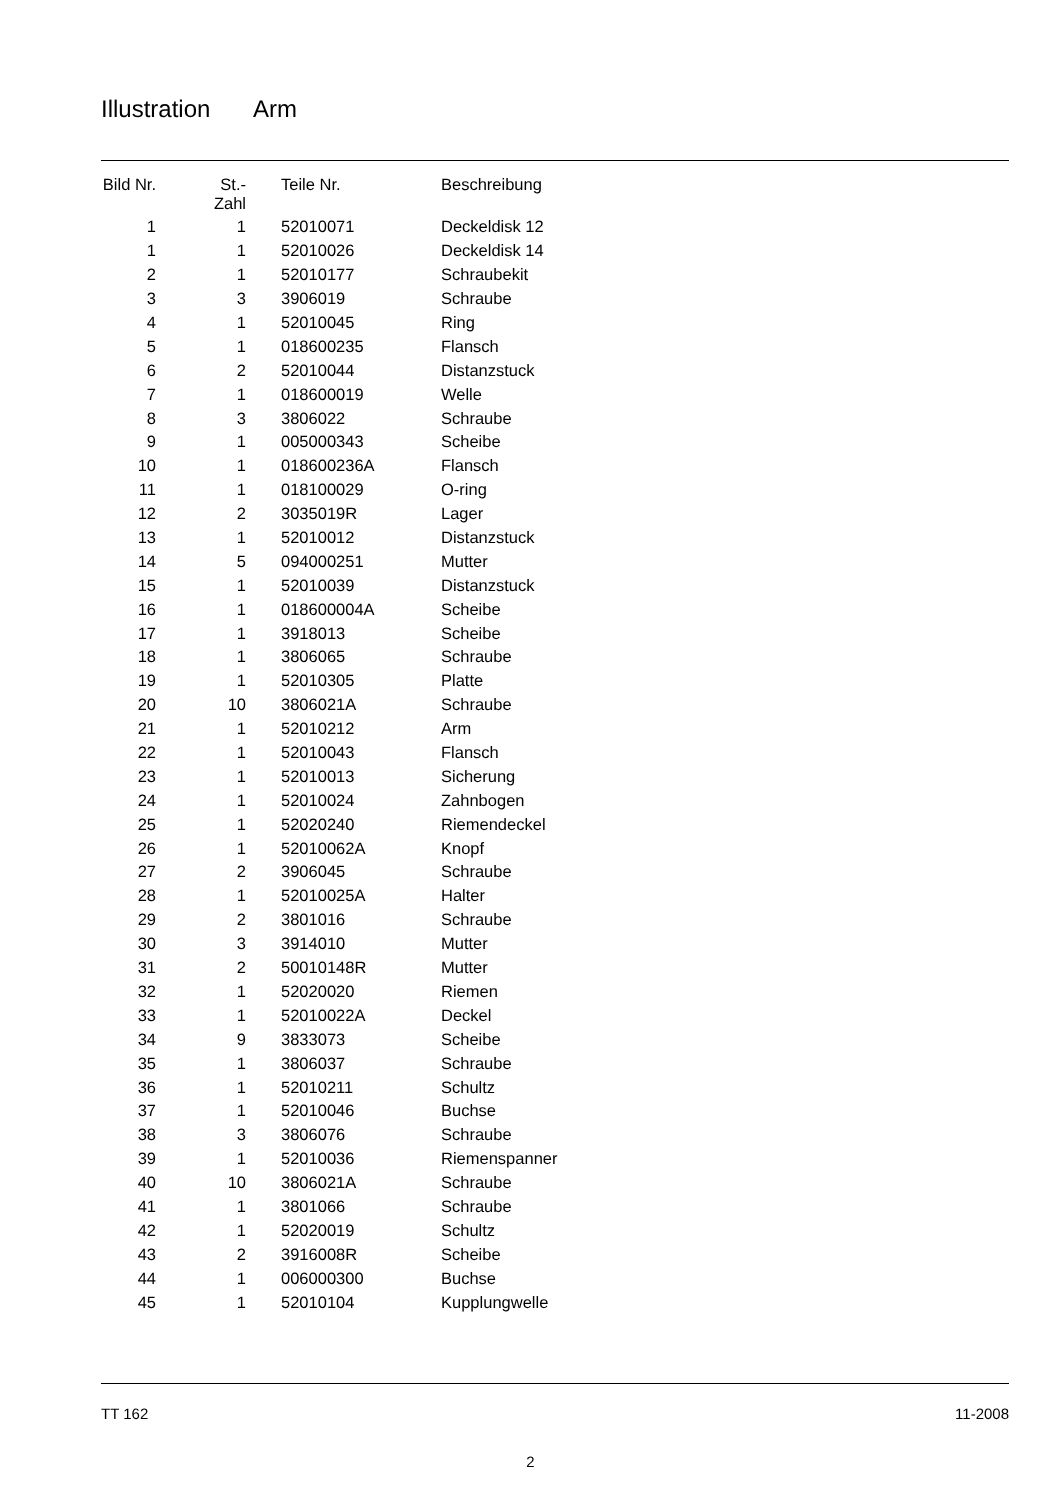Illustration Arm
| Bild Nr. | St.- Zahl | Teile Nr. | Beschreibung |
| --- | --- | --- | --- |
| 1 | 1 | 52010071 | Deckeldisk 12 |
| 1 | 1 | 52010026 | Deckeldisk 14 |
| 2 | 1 | 52010177 | Schraubekit |
| 3 | 3 | 3906019 | Schraube |
| 4 | 1 | 52010045 | Ring |
| 5 | 1 | 018600235 | Flansch |
| 6 | 2 | 52010044 | Distanzstuck |
| 7 | 1 | 018600019 | Welle |
| 8 | 3 | 3806022 | Schraube |
| 9 | 1 | 005000343 | Scheibe |
| 10 | 1 | 018600236A | Flansch |
| 11 | 1 | 018100029 | O-ring |
| 12 | 2 | 3035019R | Lager |
| 13 | 1 | 52010012 | Distanzstuck |
| 14 | 5 | 094000251 | Mutter |
| 15 | 1 | 52010039 | Distanzstuck |
| 16 | 1 | 018600004A | Scheibe |
| 17 | 1 | 3918013 | Scheibe |
| 18 | 1 | 3806065 | Schraube |
| 19 | 1 | 52010305 | Platte |
| 20 | 10 | 3806021A | Schraube |
| 21 | 1 | 52010212 | Arm |
| 22 | 1 | 52010043 | Flansch |
| 23 | 1 | 52010013 | Sicherung |
| 24 | 1 | 52010024 | Zahnbogen |
| 25 | 1 | 52020240 | Riemendeckel |
| 26 | 1 | 52010062A | Knopf |
| 27 | 2 | 3906045 | Schraube |
| 28 | 1 | 52010025A | Halter |
| 29 | 2 | 3801016 | Schraube |
| 30 | 3 | 3914010 | Mutter |
| 31 | 2 | 50010148R | Mutter |
| 32 | 1 | 52020020 | Riemen |
| 33 | 1 | 52010022A | Deckel |
| 34 | 9 | 3833073 | Scheibe |
| 35 | 1 | 3806037 | Schraube |
| 36 | 1 | 52010211 | Schultz |
| 37 | 1 | 52010046 | Buchse |
| 38 | 3 | 3806076 | Schraube |
| 39 | 1 | 52010036 | Riemenspanner |
| 40 | 10 | 3806021A | Schraube |
| 41 | 1 | 3801066 | Schraube |
| 42 | 1 | 52020019 | Schultz |
| 43 | 2 | 3916008R | Scheibe |
| 44 | 1 | 006000300 | Buchse |
| 45 | 1 | 52010104 | Kupplungwelle |
TT 162 11-2008
2